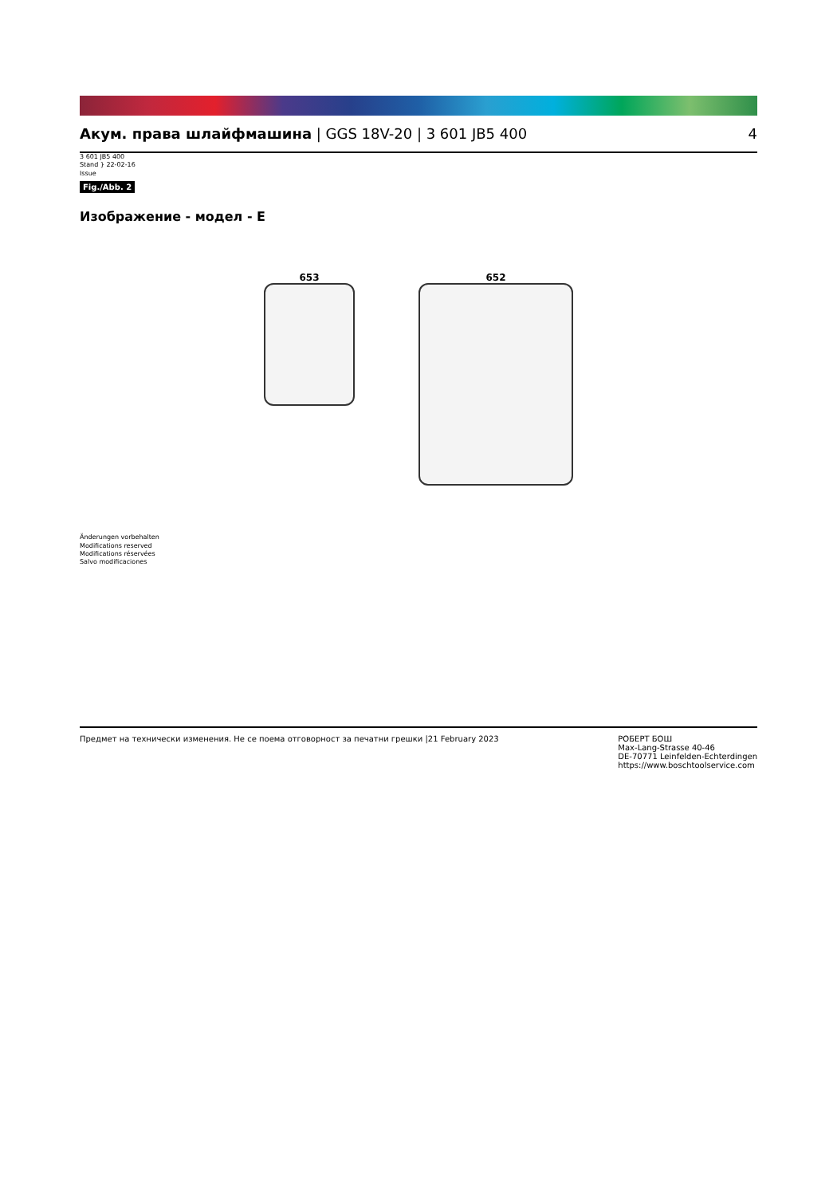Акум. права шлайфмашина | GGS 18V-20 | 3 601 JB5 400
4
3 601 JB5 400
Stand } 22-02-16
Issue
Fig./Abb. 2
Изображение - модел - E
653 652
Änderungen vorbehalten
Modifications reserved
Modifications réservées
Salvo modificaciones
Предмет на технически изменения. Не се поема отговорност за печатни грешки |21 February 2023
РОБЕРТ БОШ
Max-Lang-Strasse 40-46
DE-70771 Leinfelden-Echterdingen
https://www.boschtoolservice.com